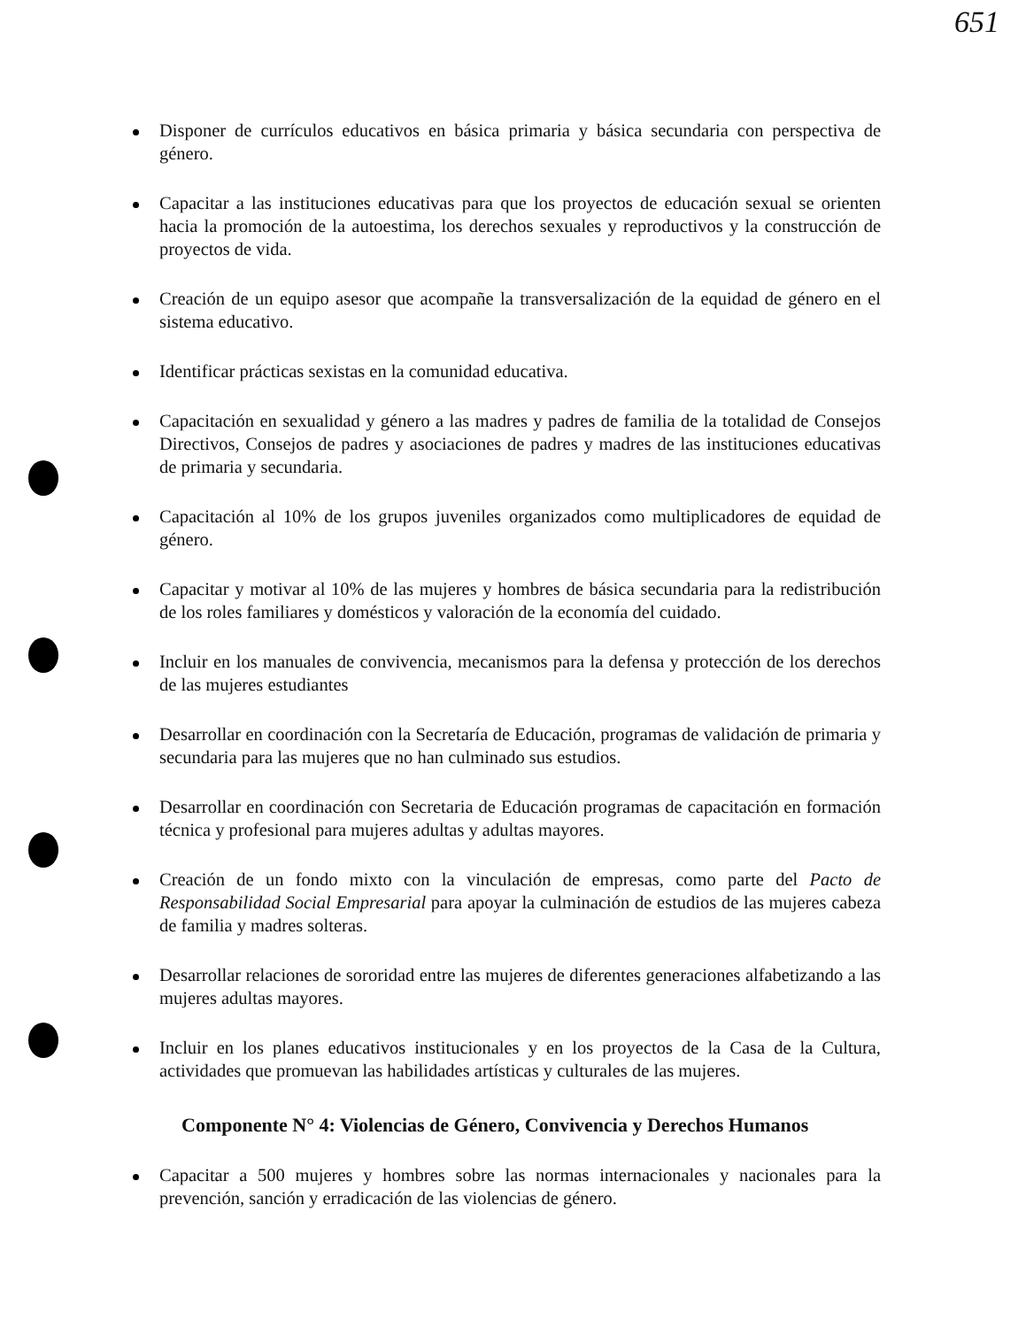651
Disponer de currículos educativos en básica primaria y básica secundaria con perspectiva de género.
Capacitar a las instituciones educativas para que los proyectos de educación sexual se orienten hacia la promoción de la autoestima, los derechos sexuales y reproductivos y la construcción de proyectos de vida.
Creación de un equipo asesor que acompañe la transversalización de la equidad de género en el sistema educativo.
Identificar prácticas sexistas en la comunidad educativa.
Capacitación en sexualidad y género a las madres y padres de familia de la totalidad de Consejos Directivos, Consejos de padres y asociaciones de padres y madres de las instituciones educativas de primaria y secundaria.
Capacitación al 10% de los grupos juveniles organizados como multiplicadores de equidad de género.
Capacitar y motivar al 10% de las mujeres y hombres de básica secundaria para la redistribución de los roles familiares y domésticos y valoración de la economía del cuidado.
Incluir en los manuales de convivencia, mecanismos para la defensa y protección de los derechos de las mujeres estudiantes
Desarrollar en coordinación con la Secretaría de Educación, programas de validación de primaria y secundaria para las mujeres que no han culminado sus estudios.
Desarrollar en coordinación con Secretaria de Educación programas de capacitación en formación técnica y profesional para mujeres adultas y adultas mayores.
Creación de un fondo mixto con la vinculación de empresas, como parte del Pacto de Responsabilidad Social Empresarial para apoyar la culminación de estudios de las mujeres cabeza de familia y madres solteras.
Desarrollar relaciones de sororidad entre las mujeres de diferentes generaciones alfabetizando a las mujeres adultas mayores.
Incluir en los planes educativos institucionales y en los proyectos de la Casa de la Cultura, actividades que promuevan las habilidades artísticas y culturales de las mujeres.
Componente N° 4: Violencias de Género, Convivencia y Derechos Humanos
Capacitar a 500 mujeres y hombres sobre las normas internacionales y nacionales para la prevención, sanción y erradicación de las violencias de género.